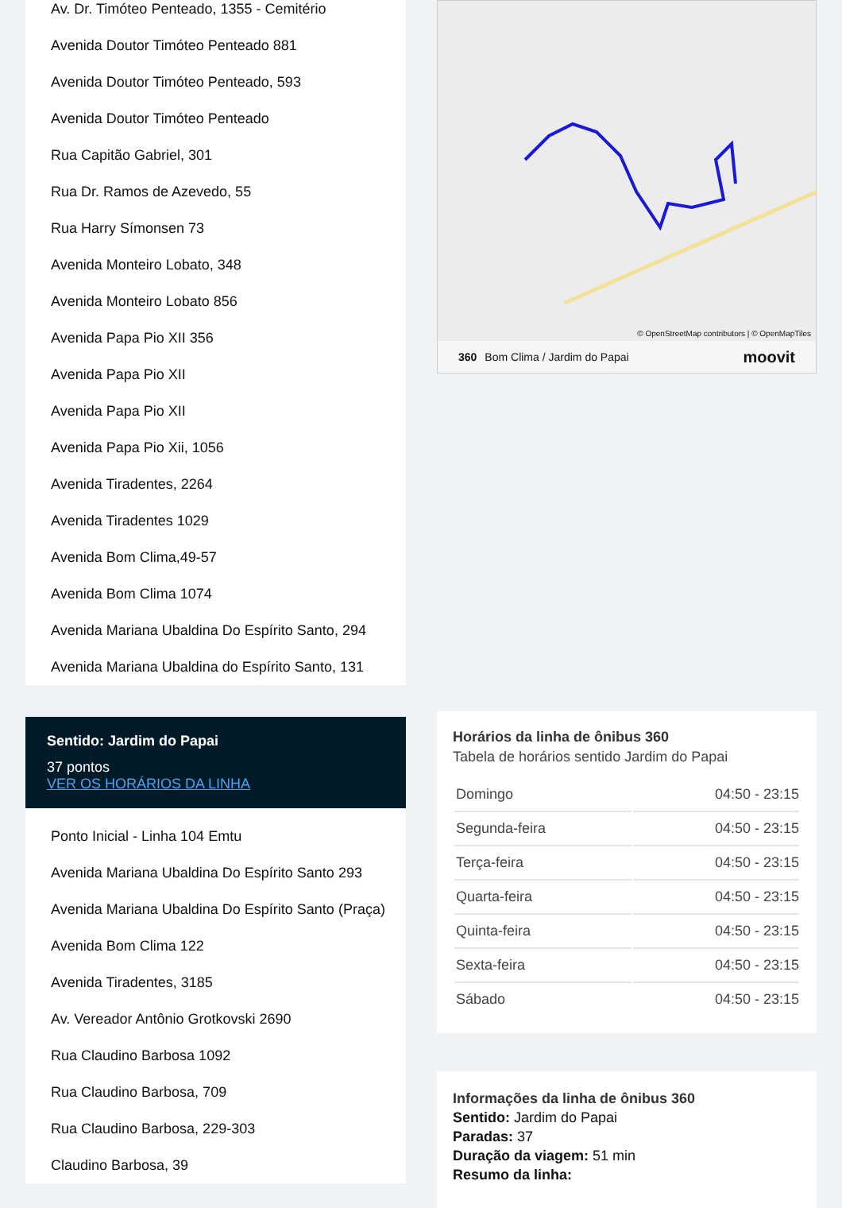Av. Dr. Timóteo Penteado, 1355 - Cemitério
Avenida Doutor Timóteo Penteado 881
Avenida Doutor Timóteo Penteado, 593
Avenida Doutor Timóteo Penteado
Rua Capitão Gabriel, 301
Rua Dr. Ramos de Azevedo, 55
Rua Harry Símonsen 73
Avenida Monteiro Lobato, 348
Avenida Monteiro Lobato 856
Avenida Papa Pio XII 356
Avenida Papa Pio XII
Avenida Papa Pio XII
Avenida Papa Pio Xii, 1056
Avenida Tiradentes, 2264
Avenida Tiradentes 1029
Avenida Bom Clima,49-57
Avenida Bom Clima 1074
Avenida Mariana Ubaldina Do Espírito Santo, 294
Avenida Mariana Ubaldina do Espírito Santo, 131
Sentido: Jardim do Papai
37 pontos
VER OS HORÁRIOS DA LINHA
Ponto Inicial - Linha 104 Emtu
Avenida Mariana Ubaldina Do Espírito Santo 293
Avenida Mariana Ubaldina Do Espírito Santo (Praça)
Avenida Bom Clima 122
Avenida Tiradentes, 3185
Av. Vereador Antônio Grotkovski 2690
Rua Claudino Barbosa 1092
Rua Claudino Barbosa, 709
Rua Claudino Barbosa, 229-303
Claudino Barbosa, 39
© OpenStreetMap contributors | © OpenMapTiles
360 Bom Clima / Jardim do Papai moovit
Horários da linha de ônibus 360
Tabela de horários sentido Jardim do Papai
| Domingo | 04:50 - 23:15 |
| Segunda-feira | 04:50 - 23:15 |
| Terça-feira | 04:50 - 23:15 |
| Quarta-feira | 04:50 - 23:15 |
| Quinta-feira | 04:50 - 23:15 |
| Sexta-feira | 04:50 - 23:15 |
| Sábado | 04:50 - 23:15 |
Informações da linha de ônibus 360
Sentido: Jardim do Papai
Paradas: 37
Duração da viagem: 51 min
Resumo da linha: